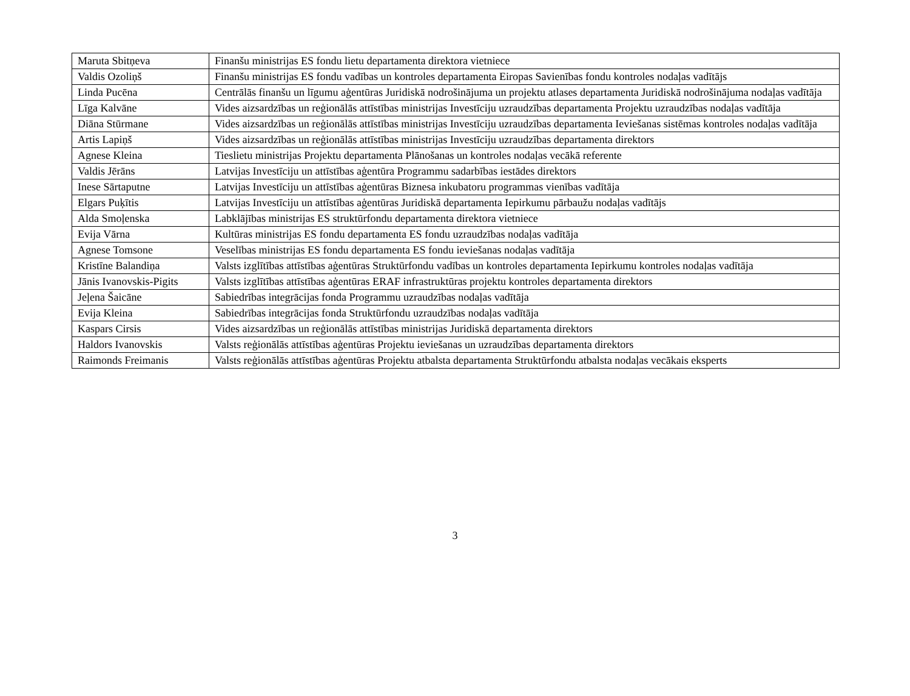| Maruta Sbitņeva | Finanšu ministrijas ES fondu lietu departamenta direktora vietniece |
| Valdis Ozoliņš | Finanšu ministrijas ES fondu vadības un kontroles departamenta Eiropas Savienības fondu kontroles nodaļas vadītājs |
| Linda Pucēna | Centrālās finanšu un līgumu aģentūras Juridiskā nodrošinājuma un projektu atlases departamenta Juridiskā nodrošinājuma nodaļas vadītāja |
| Līga Kalvāne | Vides aizsardzības un reģionālās attīstības ministrijas Investīciju uzraudzības departamenta Projektu uzraudzības nodaļas vadītāja |
| Diāna Stūrmane | Vides aizsardzības un reģionālās attīstības ministrijas Investīciju uzraudzības departamenta Ieviešanas sistēmas kontroles nodaļas vadītāja |
| Artis Lapiņš | Vides aizsardzības un reģionālās attīstības ministrijas Investīciju uzraudzības departamenta direktors |
| Agnese Kleina | Tieslietu ministrijas Projektu departamenta Plānošanas un kontroles nodaļas vecākā referente |
| Valdis Jērāns | Latvijas Investīciju un attīstības aģentūra Programmu sadarbības iestādes direktors |
| Inese Sārtaputne | Latvijas Investīciju un attīstības aģentūras Biznesa inkubatoru programmas vienības vadītāja |
| Elgars Puķītis | Latvijas Investīciju un attīstības aģentūras Juridiskā departamenta Iepirkumu pārbaužu nodaļas vadītājs |
| Alda Smoļenska | Labklājības ministrijas ES struktūrfondu departamenta direktora vietniece |
| Evija Vārna | Kultūras ministrijas ES fondu departamenta ES fondu uzraudzības nodaļas vadītāja |
| Agnese Tomsone | Veselības ministrijas ES fondu departamenta ES fondu ieviešanas nodaļas vadītāja |
| Kristīne Balandiņa | Valsts izglītības attīstības aģentūras Struktūrfondu vadības un kontroles departamenta Iepirkumu kontroles nodaļas vadītāja |
| Jānis Ivanovskis-Pigits | Valsts izglītības attīstības aģentūras ERAF infrastruktūras projektu kontroles departamenta direktors |
| Jeļena Šaicāne | Sabiedrības integrācijas fonda Programmu uzraudzības nodaļas vadītāja |
| Evija Kleina | Sabiedrības integrācijas fonda Struktūrfondu uzraudzības nodaļas vadītāja |
| Kaspars Cirsis | Vides aizsardzības un reģionālās attīstības ministrijas Juridiskā departamenta direktors |
| Haldors Ivanovskis | Valsts reģionālās attīstības aģentūras Projektu ieviešanas un uzraudzības departamenta direktors |
| Raimonds Freimanis | Valsts reģionālās attīstības aģentūras Projektu atbalsta departamenta Struktūrfondu atbalsta nodaļas vecākais eksperts |
3